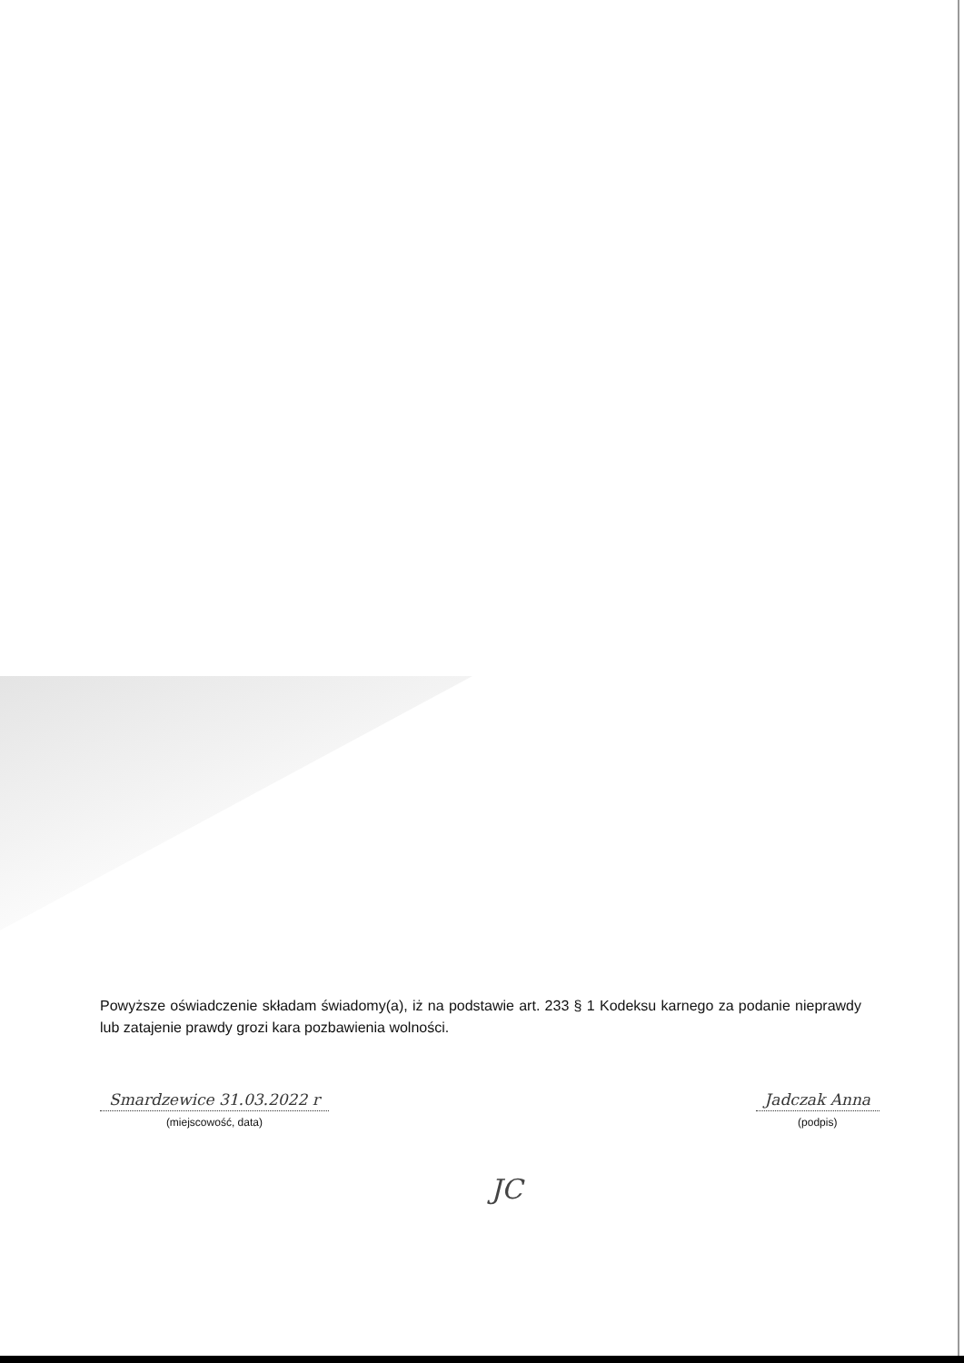Powyższe oświadczenie składam świadomy(a), iż na podstawie art. 233 § 1 Kodeksu karnego za podanie nieprawdy lub zatajenie prawdy grozi kara pozbawienia wolności.
Smardzewice 31.03.2022 r
(miejscowość, data)
Jadczak Anna
(podpis)
JC